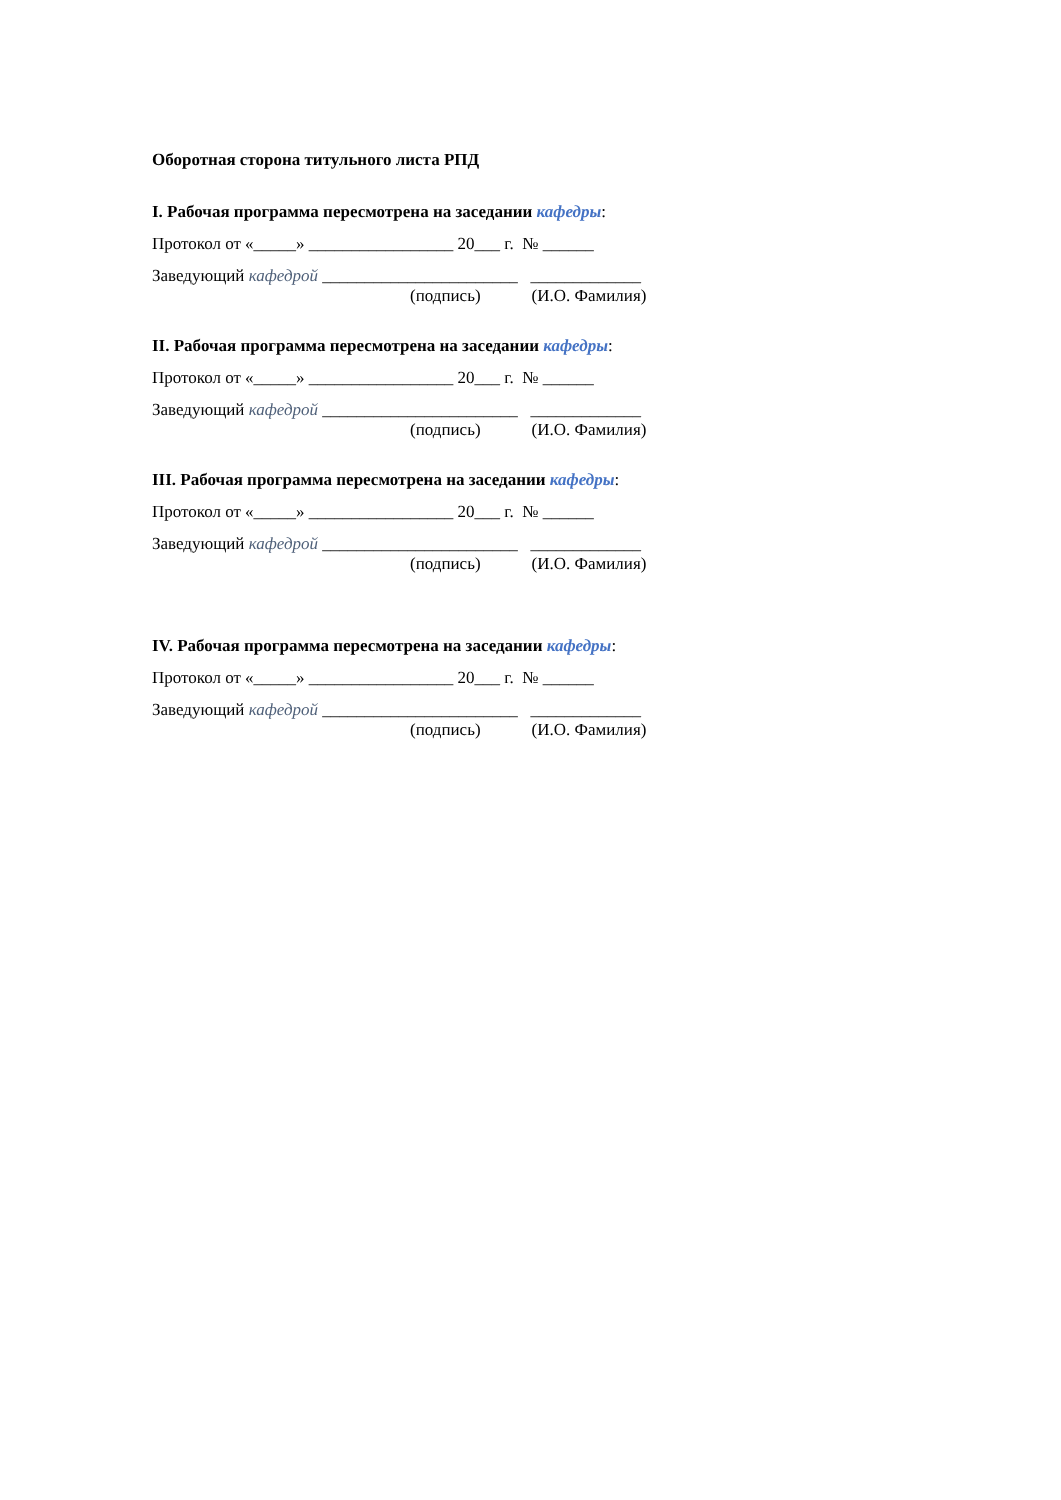Оборотная сторона титульного листа РПД
I. Рабочая программа пересмотрена на заседании кафедры:
Протокол от «_____» _________________ 20___ г. № ______
Заведующий кафедрой _______________________ _____________
(подпись) (И.О. Фамилия)
II. Рабочая программа пересмотрена на заседании кафедры:
Протокол от «_____» _________________ 20___ г. № ______
Заведующий кафедрой _______________________ _____________
(подпись) (И.О. Фамилия)
III. Рабочая программа пересмотрена на заседании кафедры:
Протокол от «_____» _________________ 20___ г. № ______
Заведующий кафедрой _______________________ _____________
(подпись) (И.О. Фамилия)
IV. Рабочая программа пересмотрена на заседании кафедры:
Протокол от «_____» _________________ 20___ г. № ______
Заведующий кафедрой _______________________ _____________
(подпись) (И.О. Фамилия)